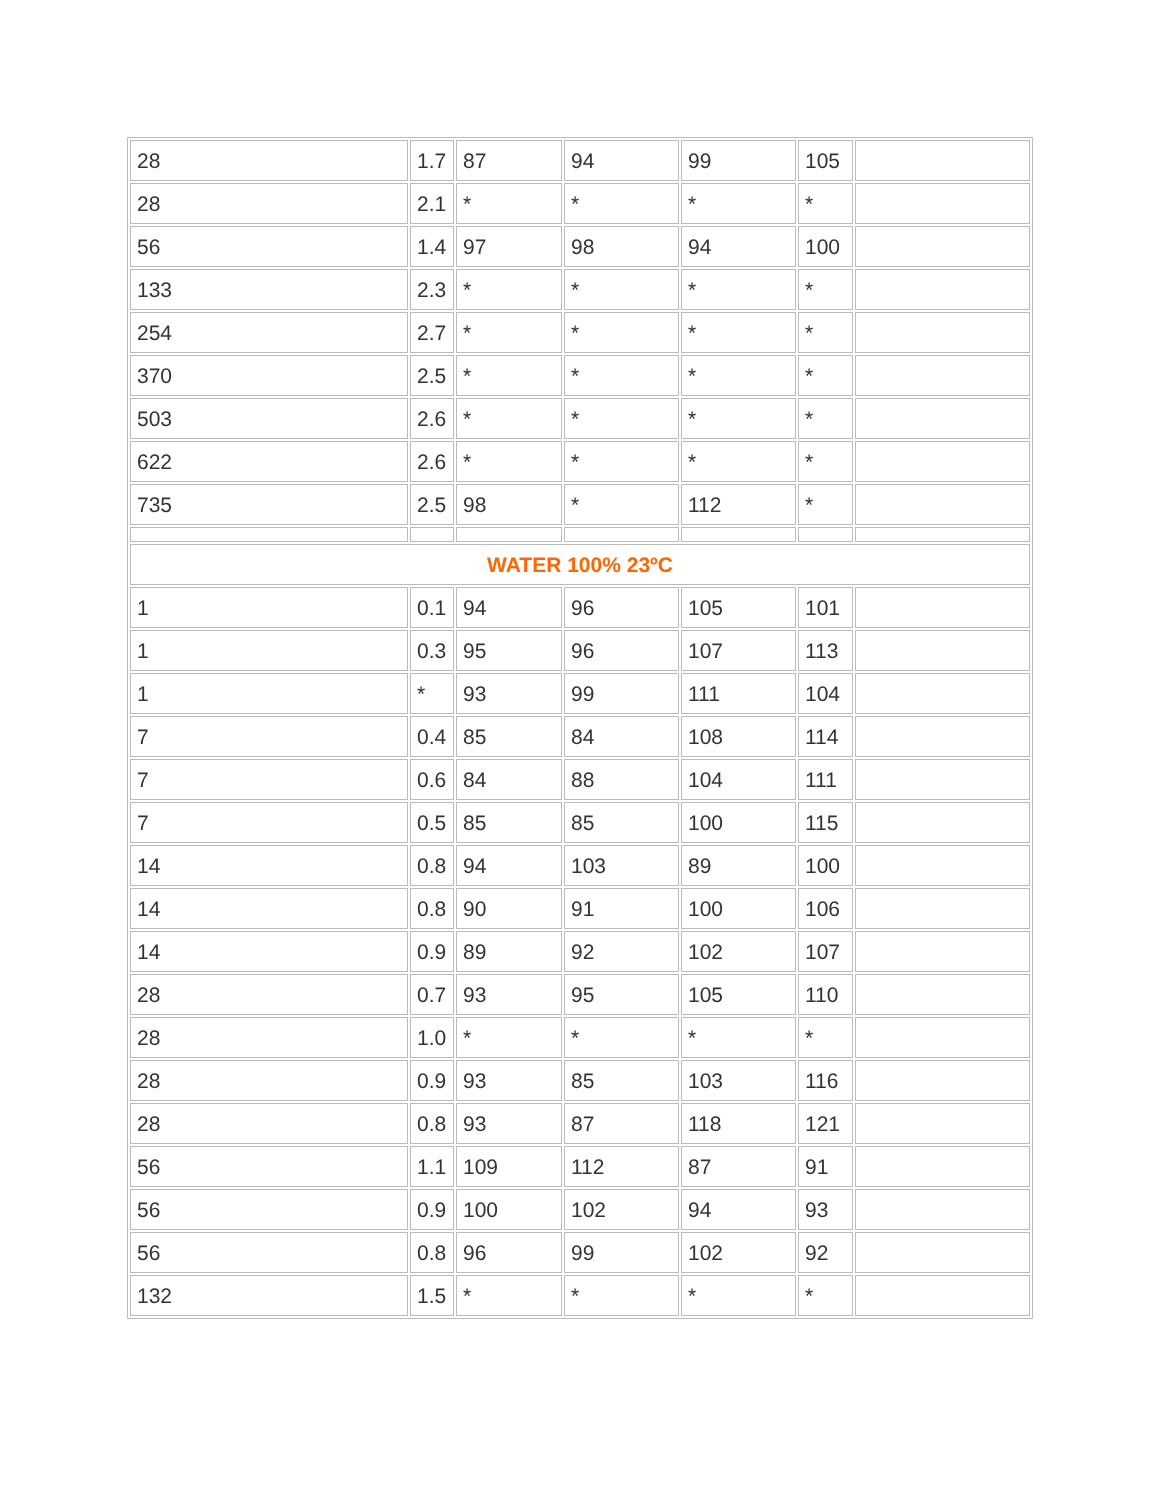| 28 | 1.7 | 87 | 94 | 99 | 105 | |
| 28 | 2.1 | * | * | * | * | |
| 56 | 1.4 | 97 | 98 | 94 | 100 | |
| 133 | 2.3 | * | * | * | * | |
| 254 | 2.7 | * | * | * | * | |
| 370 | 2.5 | * | * | * | * | |
| 503 | 2.6 | * | * | * | * | |
| 622 | 2.6 | * | * | * | * | |
| 735 | 2.5 | 98 | * | 112 | * | |
| WATER 100% 23ºC | | | | | | |
| 1 | 0.1 | 94 | 96 | 105 | 101 | |
| 1 | 0.3 | 95 | 96 | 107 | 113 | |
| 1 | * | 93 | 99 | 111 | 104 | |
| 7 | 0.4 | 85 | 84 | 108 | 114 | |
| 7 | 0.6 | 84 | 88 | 104 | 111 | |
| 7 | 0.5 | 85 | 85 | 100 | 115 | |
| 14 | 0.8 | 94 | 103 | 89 | 100 | |
| 14 | 0.8 | 90 | 91 | 100 | 106 | |
| 14 | 0.9 | 89 | 92 | 102 | 107 | |
| 28 | 0.7 | 93 | 95 | 105 | 110 | |
| 28 | 1.0 | * | * | * | * | |
| 28 | 0.9 | 93 | 85 | 103 | 116 | |
| 28 | 0.8 | 93 | 87 | 118 | 121 | |
| 56 | 1.1 | 109 | 112 | 87 | 91 | |
| 56 | 0.9 | 100 | 102 | 94 | 93 | |
| 56 | 0.8 | 96 | 99 | 102 | 92 | |
| 132 | 1.5 | * | * | * | * | |